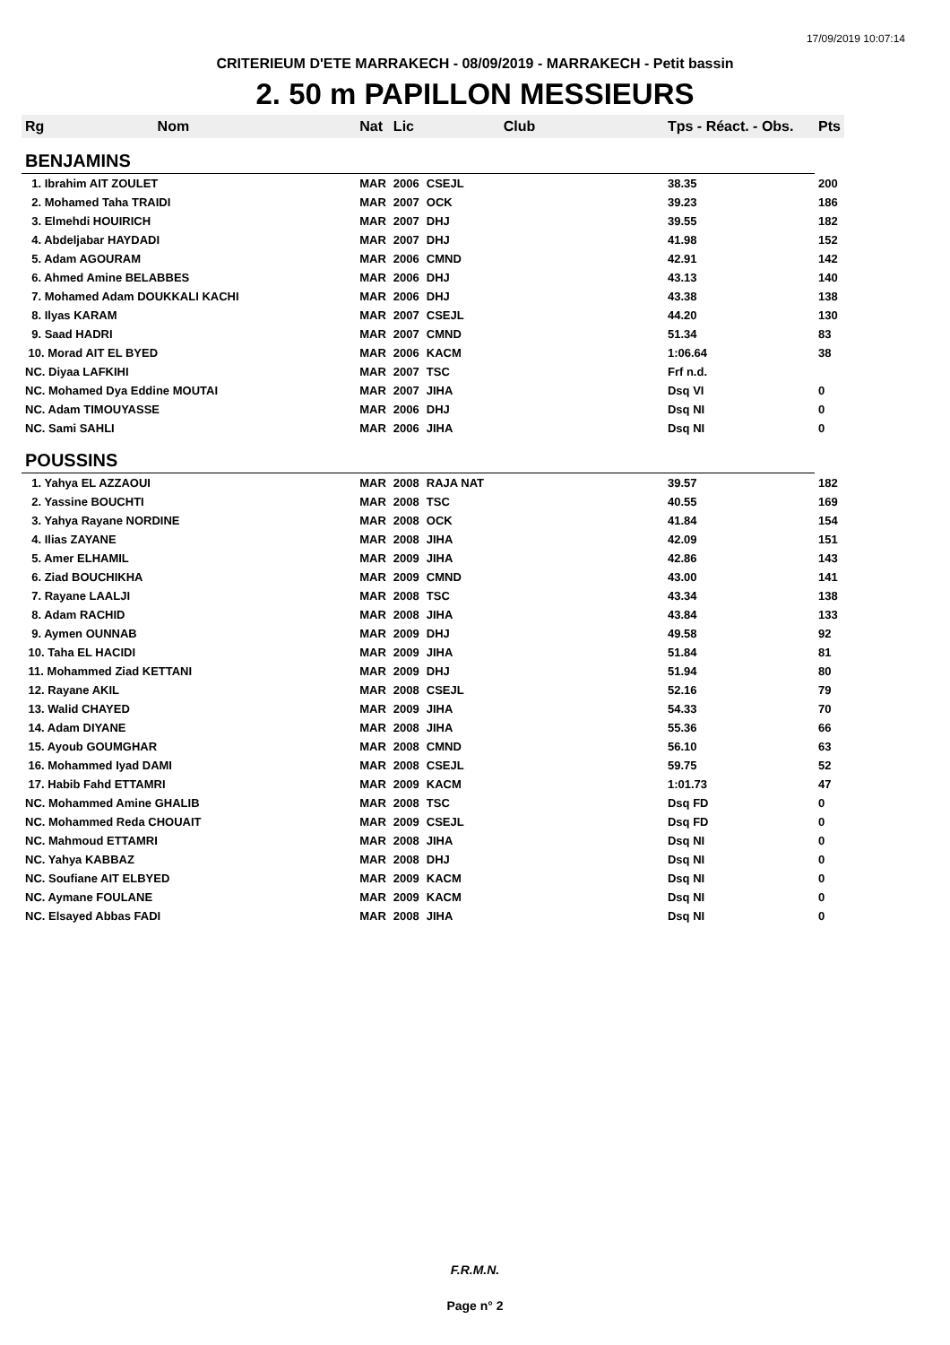17/09/2019 10:07:14
CRITERIEUM D'ETE MARRAKECH - 08/09/2019 - MARRAKECH - Petit bassin
2. 50 m PAPILLON MESSIEURS
| Rg | Nom | Nat | Lic | Club | Tps - Réact. - Obs. | Pts |
| --- | --- | --- | --- | --- | --- | --- |
| BENJAMINS | | | | | | |
| 1. Ibrahim AIT ZOULET | | MAR | 2006 | CSEJL | 38.35 | 200 |
| 2. Mohamed Taha TRAIDI | | MAR | 2007 | OCK | 39.23 | 186 |
| 3. Elmehdi HOUIRICH | | MAR | 2007 | DHJ | 39.55 | 182 |
| 4. Abdeljabar HAYDADI | | MAR | 2007 | DHJ | 41.98 | 152 |
| 5. Adam AGOURAM | | MAR | 2006 | CMND | 42.91 | 142 |
| 6. Ahmed Amine BELABBES | | MAR | 2006 | DHJ | 43.13 | 140 |
| 7. Mohamed Adam DOUKKALI KACHI | | MAR | 2006 | DHJ | 43.38 | 138 |
| 8. Ilyas KARAM | | MAR | 2007 | CSEJL | 44.20 | 130 |
| 9. Saad HADRI | | MAR | 2007 | CMND | 51.34 | 83 |
| 10. Morad AIT EL BYED | | MAR | 2006 | KACM | 1:06.64 | 38 |
| NC. Diyaa LAFKIHI | | MAR | 2007 | TSC | Frf n.d. | |
| NC. Mohamed Dya Eddine MOUTAI | | MAR | 2007 | JIHA | Dsq VI | 0 |
| NC. Adam TIMOUYASSE | | MAR | 2006 | DHJ | Dsq NI | 0 |
| NC. Sami SAHLI | | MAR | 2006 | JIHA | Dsq NI | 0 |
| POUSSINS | | | | | | |
| 1. Yahya EL AZZAOUI | | MAR | 2008 | RAJA NAT | 39.57 | 182 |
| 2. Yassine BOUCHTI | | MAR | 2008 | TSC | 40.55 | 169 |
| 3. Yahya Rayane NORDINE | | MAR | 2008 | OCK | 41.84 | 154 |
| 4. Ilias ZAYANE | | MAR | 2008 | JIHA | 42.09 | 151 |
| 5. Amer ELHAMIL | | MAR | 2009 | JIHA | 42.86 | 143 |
| 6. Ziad BOUCHIKHA | | MAR | 2009 | CMND | 43.00 | 141 |
| 7. Rayane LAALJI | | MAR | 2008 | TSC | 43.34 | 138 |
| 8. Adam RACHID | | MAR | 2008 | JIHA | 43.84 | 133 |
| 9. Aymen OUNNAB | | MAR | 2009 | DHJ | 49.58 | 92 |
| 10. Taha EL HACIDI | | MAR | 2009 | JIHA | 51.84 | 81 |
| 11. Mohammed Ziad KETTANI | | MAR | 2009 | DHJ | 51.94 | 80 |
| 12. Rayane AKIL | | MAR | 2008 | CSEJL | 52.16 | 79 |
| 13. Walid CHAYED | | MAR | 2009 | JIHA | 54.33 | 70 |
| 14. Adam DIYANE | | MAR | 2008 | JIHA | 55.36 | 66 |
| 15. Ayoub GOUMGHAR | | MAR | 2008 | CMND | 56.10 | 63 |
| 16. Mohammed Iyad DAMI | | MAR | 2008 | CSEJL | 59.75 | 52 |
| 17. Habib Fahd ETTAMRI | | MAR | 2009 | KACM | 1:01.73 | 47 |
| NC. Mohammed Amine GHALIB | | MAR | 2008 | TSC | Dsq FD | 0 |
| NC. Mohammed Reda CHOUAIT | | MAR | 2009 | CSEJL | Dsq FD | 0 |
| NC. Mahmoud ETTAMRI | | MAR | 2008 | JIHA | Dsq NI | 0 |
| NC. Yahya KABBAZ | | MAR | 2008 | DHJ | Dsq NI | 0 |
| NC. Soufiane AIT ELBYED | | MAR | 2009 | KACM | Dsq NI | 0 |
| NC. Aymane FOULANE | | MAR | 2009 | KACM | Dsq NI | 0 |
| NC. Elsayed Abbas FADI | | MAR | 2008 | JIHA | Dsq NI | 0 |
F.R.M.N.
Page n° 2